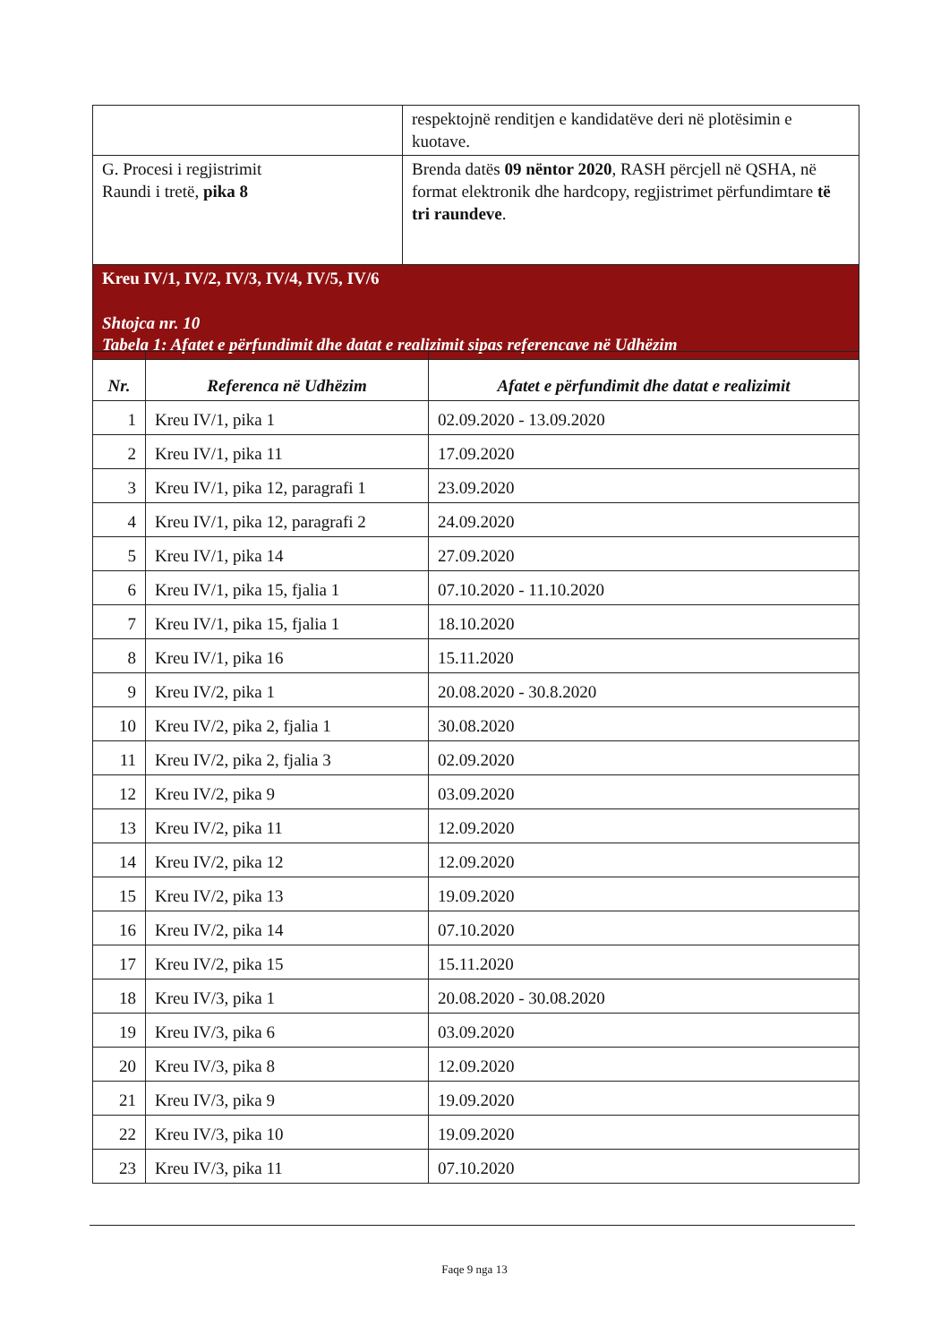| | respektojnë renditjen e kandidatëve deri në plotësimin e kuotave. |
| G. Procesi i regjistrimit Raundi i tretë, pika 8 | Brenda datës 09 nëntor 2020 , RASH përcjell në QSHA, në format elektronik dhe hardcopy, regjistrimet përfundimtare të tri raundeve . |
| Kreu IV/1, IV/2, IV/3, IV/4, IV/5, IV/6 Shtojca nr. 10 Tabela 1: Afatet e përfundimit dhe datat e realizimit sipas referencave në Udhëzim | |
| Nr. | Referenca në Udhëzim | Afatet e përfundimit dhe datat e realizimit |
| --- | --- | --- |
| 1 | Kreu IV/1, pika 1 | 02.09.2020 - 13.09.2020 |
| 2 | Kreu IV/1, pika 11 | 17.09.2020 |
| 3 | Kreu IV/1, pika 12, paragrafi 1 | 23.09.2020 |
| 4 | Kreu IV/1, pika 12, paragrafi 2 | 24.09.2020 |
| 5 | Kreu IV/1, pika 14 | 27.09.2020 |
| 6 | Kreu IV/1, pika 15, fjalia 1 | 07.10.2020 - 11.10.2020 |
| 7 | Kreu IV/1, pika 15, fjalia 1 | 18.10.2020 |
| 8 | Kreu IV/1, pika 16 | 15.11.2020 |
| 9 | Kreu IV/2, pika 1 | 20.08.2020 - 30.8.2020 |
| 10 | Kreu IV/2, pika 2, fjalia 1 | 30.08.2020 |
| 11 | Kreu IV/2, pika 2, fjalia 3 | 02.09.2020 |
| 12 | Kreu IV/2, pika 9 | 03.09.2020 |
| 13 | Kreu IV/2, pika 11 | 12.09.2020 |
| 14 | Kreu IV/2, pika 12 | 12.09.2020 |
| 15 | Kreu IV/2, pika 13 | 19.09.2020 |
| 16 | Kreu IV/2, pika 14 | 07.10.2020 |
| 17 | Kreu IV/2, pika 15 | 15.11.2020 |
| 18 | Kreu IV/3, pika 1 | 20.08.2020 - 30.08.2020 |
| 19 | Kreu IV/3, pika 6 | 03.09.2020 |
| 20 | Kreu IV/3, pika 8 | 12.09.2020 |
| 21 | Kreu IV/3, pika 9 | 19.09.2020 |
| 22 | Kreu IV/3, pika 10 | 19.09.2020 |
| 23 | Kreu IV/3, pika 11 | 07.10.2020 |
Faqe 9 nga 13